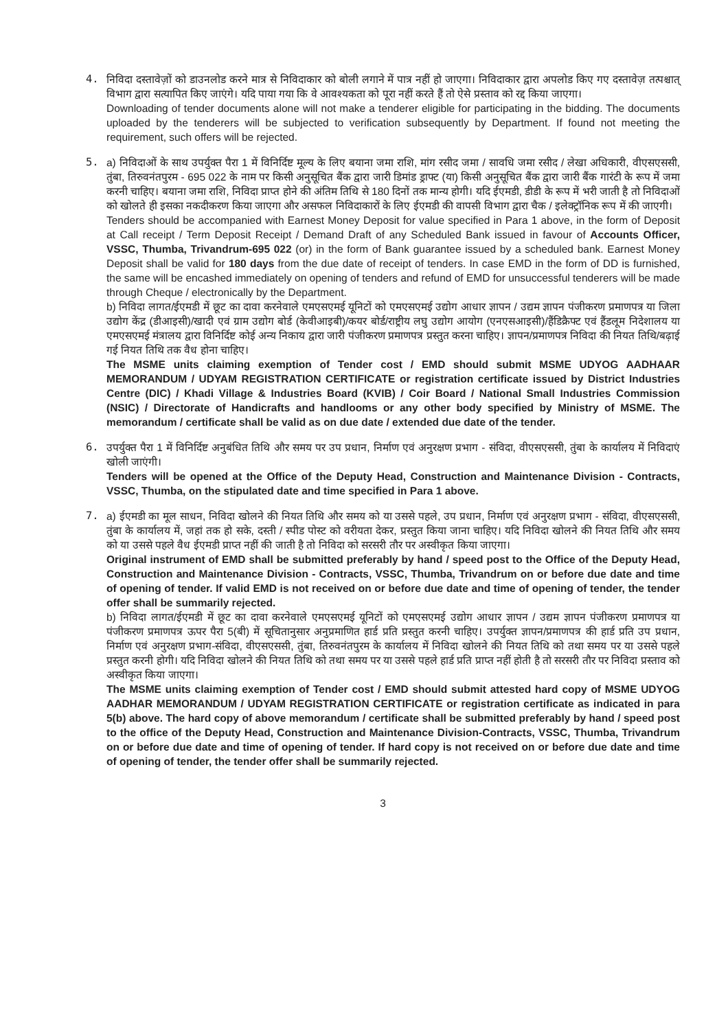4. निविदा दस्तावेज़ों को डाउनलोड करने मात्र से निविदाकार को बोली लगाने में पात्र नहीं हो जाएगा। निविदाकार द्वारा अपलोड किए गए दस्तावेज़ तत्पश्चात् विभाग द्वारा सत्यापित किए जाएंगे। यदि पाया गया कि वे आवश्यकता को पूरा नहीं करते हैं तो ऐसे प्रस्ताव को रद्द किया जाएगा।
Downloading of tender documents alone will not make a tenderer eligible for participating in the bidding. The documents uploaded by the tenderers will be subjected to verification subsequently by Department. If found not meeting the requirement, such offers will be rejected.
5. a) निविदाओं के साथ उपर्युक्त पैरा 1 में विनिर्दिष्ट मूल्य के लिए बयाना जमा राशि, मांग रसीद जमा / सावधि जमा रसीद / लेखा अधिकारी, वीएसएससी, तुंबा, तिरुवनंतपुरम - 695 022 के नाम पर किसी अनुसूचित बैंक द्वारा जारी डिमांड ड्राफ्ट (या) किसी अनुसूचित बैंक द्वारा जारी बैंक गारंटी के रूप में जमा करनी चाहिए। बयाना जमा राशि, निविदा प्राप्त होने की अंतिम तिथि से 180 दिनों तक मान्य होगी। यदि ईएमडी, डीडी के रूप में भरी जाती है तो निविदाओं को खोलते ही इसका नकदीकरण किया जाएगा और असफल निविदाकारों के लिए ईएमडी की वापसी विभाग द्वारा चैक / इलेक्ट्रॉनिक रूप में की जाएगी।
Tenders should be accompanied with Earnest Money Deposit for value specified in Para 1 above, in the form of Deposit at Call receipt / Term Deposit Receipt / Demand Draft of any Scheduled Bank issued in favour of Accounts Officer, VSSC, Thumba, Trivandrum-695 022 (or) in the form of Bank guarantee issued by a scheduled bank. Earnest Money Deposit shall be valid for 180 days from the due date of receipt of tenders. In case EMD in the form of DD is furnished, the same will be encashed immediately on opening of tenders and refund of EMD for unsuccessful tenderers will be made through Cheque / electronically by the Department.
b) निविदा लागत/ईएमडी में छूट का दावा करनेवाले एमएसएमई यूनिटों को एमएसएमई उद्योग आधार ज्ञापन / उद्यम ज्ञापन पंजीकरण प्रमाणपत्र या जिला उद्योग केंद्र (डीआइसी)/खादी एवं ग्राम उद्योग बोर्ड (केवीआइबी)/कयर बोर्ड/राष्ट्रीय लघु उद्योग आयोग (एनएसआइसी)/हैंडिक्रैफ्ट एवं हैंडलूम निदेशालय या एमएसएमई मंत्रालय द्वारा विनिर्दिष्ट कोई अन्य निकाय द्वारा जारी पंजीकरण प्रमाणपत्र प्रस्तुत करना चाहिए। ज्ञापन/प्रमाणपत्र निविदा की नियत तिथि/बढ़ाई गई नियत तिथि तक वैध होना चाहिए।
The MSME units claiming exemption of Tender cost / EMD should submit MSME UDYOG AADHAAR MEMORANDUM / UDYAM REGISTRATION CERTIFICATE or registration certificate issued by District Industries Centre (DIC) / Khadi Village & Industries Board (KVIB) / Coir Board / National Small Industries Commission (NSIC) / Directorate of Handicrafts and handlooms or any other body specified by Ministry of MSME. The memorandum / certificate shall be valid as on due date / extended due date of the tender.
6. उपर्युक्त पैरा 1 में विनिर्दिष्ट अनुबंधित तिथि और समय पर उप प्रधान, निर्माण एवं अनुरक्षण प्रभाग - संविदा, वीएसएससी, तुंबा के कार्यालय में निविदाएं खोली जाएंगी।
Tenders will be opened at the Office of the Deputy Head, Construction and Maintenance Division - Contracts, VSSC, Thumba, on the stipulated date and time specified in Para 1 above.
7. a) ईएमडी का मूल साधन, निविदा खोलने की नियत तिथि और समय को या उससे पहले, उप प्रधान, निर्माण एवं अनुरक्षण प्रभाग - संविदा, वीएसएससी, तुंबा के कार्यालय में, जहां तक हो सके, दस्ती / स्पीड पोस्ट को वरीयता देकर, प्रस्तुत किया जाना चाहिए। यदि निविदा खोलने की नियत तिथि और समय को या उससे पहले वैध ईएमडी प्राप्त नहीं की जाती है तो निविदा को सरसरी तौर पर अस्वीकृत किया जाएगा।
Original instrument of EMD shall be submitted preferably by hand / speed post to the Office of the Deputy Head, Construction and Maintenance Division - Contracts, VSSC, Thumba, Trivandrum on or before due date and time of opening of tender. If valid EMD is not received on or before due date and time of opening of tender, the tender offer shall be summarily rejected.
b) निविदा लागत/ईएमडी में छूट का दावा करनेवाले एमएसएमई यूनिटों को एमएसएमई उद्योग आधार ज्ञापन / उद्यम ज्ञापन पंजीकरण प्रमाणपत्र या पंजीकरण प्रमाणपत्र ऊपर पैरा 5(बी) में सूचितानुसार अनुप्रमाणित हार्ड प्रति प्रस्तुत करनी चाहिए। उपर्युक्त ज्ञापन/प्रमाणपत्र की हार्ड प्रति उप प्रधान, निर्माण एवं अनुरक्षण प्रभाग-संविदा, वीएसएससी, तुंबा, तिरुवनंतपुरम के कार्यालय में निविदा खोलने की नियत तिथि को तथा समय पर या उससे पहले प्रस्तुत करनी होगी। यदि निविदा खोलने की नियत तिथि को तथा समय पर या उससे पहले हार्ड प्रति प्राप्त नहीं होती है तो सरसरी तौर पर निविदा प्रस्ताव को अस्वीकृत किया जाएगा।
The MSME units claiming exemption of Tender cost / EMD should submit attested hard copy of MSME UDYOG AADHAR MEMORANDUM / UDYAM REGISTRATION CERTIFICATE or registration certificate as indicated in para 5(b) above. The hard copy of above memorandum / certificate shall be submitted preferably by hand / speed post to the office of the Deputy Head, Construction and Maintenance Division-Contracts, VSSC, Thumba, Trivandrum on or before due date and time of opening of tender. If hard copy is not received on or before due date and time of opening of tender, the tender offer shall be summarily rejected.
3